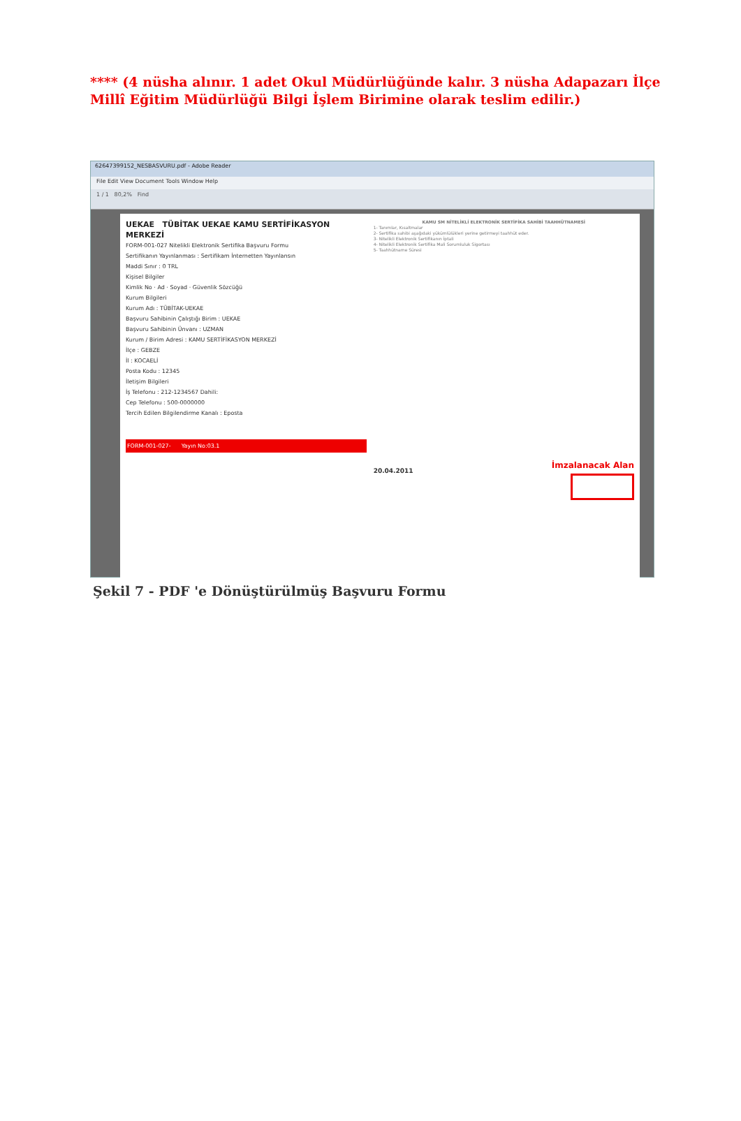**** (4 nüsha alınır. 1 adet Okul Müdürlüğünde kalır. 3 nüsha Adapazarı İlçe Millî Eğitim Müdürlüğü Bilgi İşlem Birimine olarak teslim edilir.)
62647399152_NESBASVURU.pdf - Adobe Reader
File Edit View Document Tools Window Help
1 / 1 80,2% Find
UEKAE TÜBİTAK UEKAE KAMU SERTİFİKASYON MERKEZİ
FORM-001-027 Nitelikli Elektronik Sertifika Başvuru Formu
Sertifikanın Yayınlanması : Sertifikam İnternetten Yayınlansın
Maddi Sınır : 0 TRL
Kişisel Bilgiler
Kimlik No · Ad · Soyad · Güvenlik Sözcüğü
Kurum Bilgileri
Kurum Adı : TÜBİTAK-UEKAE
Başvuru Sahibinin Çalıştığı Birim : UEKAE
Başvuru Sahibinin Ünvanı : UZMAN
Kurum / Birim Adresi : KAMU SERTİFİKASYON MERKEZİ
İlçe : GEBZE
İl : KOCAELİ
Posta Kodu : 12345
İletişim Bilgileri
İş Telefonu : 212-1234567 Dahili:
Cep Telefonu : 500-0000000
Tercih Edilen Bilgilendirme Kanalı : Eposta
FORM-001-027- Yayın No:03.1
KAMU SM NİTELİKLİ ELEKTRONİK SERTİFİKA SAHİBİ TAAHHÜTNAMESİ
1- Tanımlar, Kısaltmalar
2- Sertifika sahibi aşağıdaki yükümlülükleri yerine getirmeyi taahhüt eder.
3- Nitelikli Elektronik Sertifikanın İptali
4- Nitelikli Elektronik Sertifika Mali Sorumluluk Sigortası
5- Taahhütname Süresi
İmzalanacak Alan
20.04.2011
Şekil 7 - PDF 'e Dönüştürülmüş Başvuru Formu